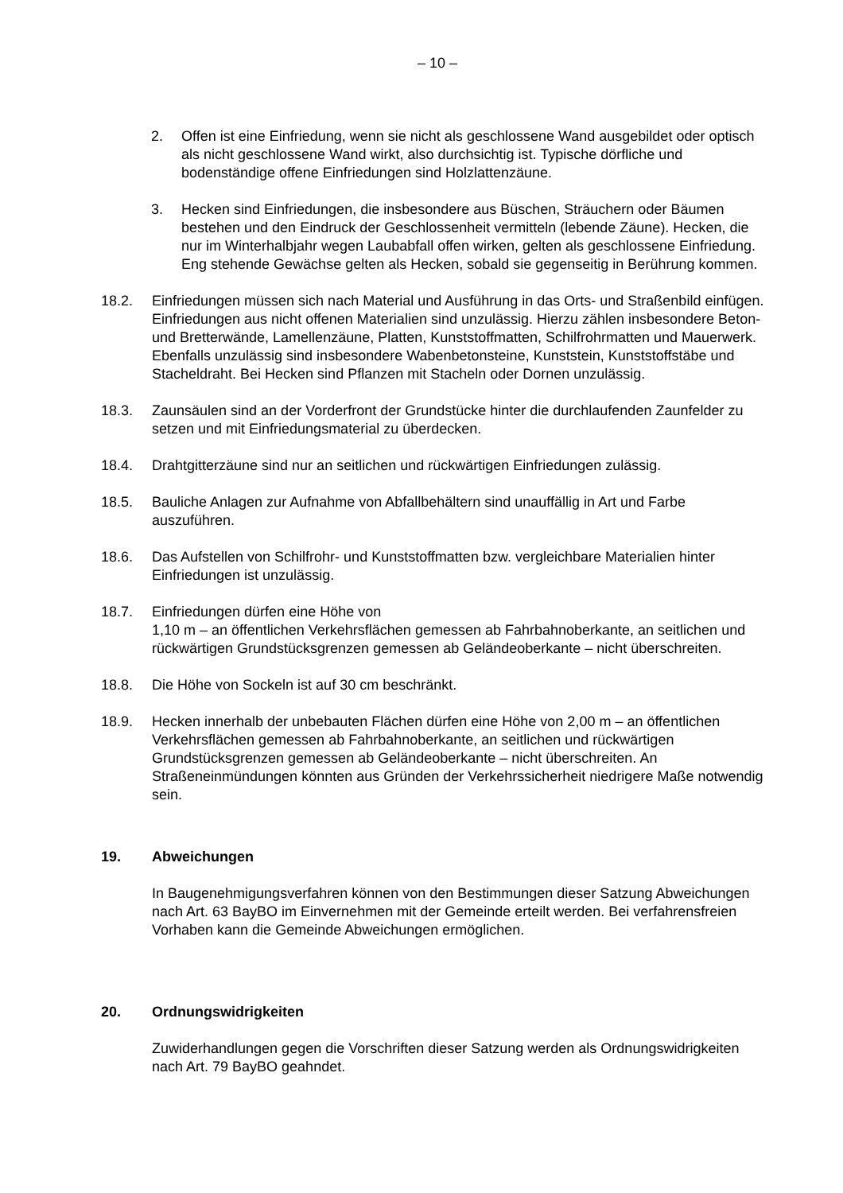– 10 –
2. Offen ist eine Einfriedung, wenn sie nicht als geschlossene Wand ausgebildet oder optisch als nicht geschlossene Wand wirkt, also durchsichtig ist. Typische dörfliche und bodenständige offene Einfriedungen sind Holzlattenzäune.
3. Hecken sind Einfriedungen, die insbesondere aus Büschen, Sträuchern oder Bäumen bestehen und den Eindruck der Geschlossenheit vermitteln (lebende Zäune). Hecken, die nur im Winterhalbjahr wegen Laubabfall offen wirken, gelten als geschlossene Einfriedung. Eng stehende Gewächse gelten als Hecken, sobald sie gegenseitig in Berührung kommen.
18.2. Einfriedungen müssen sich nach Material und Ausführung in das Orts- und Straßenbild einfügen. Einfriedungen aus nicht offenen Materialien sind unzulässig. Hierzu zählen insbesondere Beton- und Bretterwände, Lamellenzäune, Platten, Kunststoffmatten, Schilfrohrmatten und Mauerwerk. Ebenfalls unzulässig sind insbesondere Wabenbetonsteine, Kunststein, Kunststoffstäbe und Stacheldraht. Bei Hecken sind Pflanzen mit Stacheln oder Dornen unzulässig.
18.3. Zaunsäulen sind an der Vorderfront der Grundstücke hinter die durchlaufenden Zaunfelder zu setzen und mit Einfriedungsmaterial zu überdecken.
18.4. Drahtgitterzäune sind nur an seitlichen und rückwärtigen Einfriedungen zulässig.
18.5. Bauliche Anlagen zur Aufnahme von Abfallbehältern sind unauffällig in Art und Farbe auszuführen.
18.6. Das Aufstellen von Schilfrohr- und Kunststoffmatten bzw. vergleichbare Materialien hinter Einfriedungen ist unzulässig.
18.7. Einfriedungen dürfen eine Höhe von
1,10 m – an öffentlichen Verkehrsflächen gemessen ab Fahrbahnoberkante, an seitlichen und rückwärtigen Grundstücksgrenzen gemessen ab Geländeoberkante – nicht überschreiten.
18.8. Die Höhe von Sockeln ist auf 30 cm beschränkt.
18.9. Hecken innerhalb der unbebauten Flächen dürfen eine Höhe von 2,00 m – an öffentlichen Verkehrsflächen gemessen ab Fahrbahnoberkante, an seitlichen und rückwärtigen Grundstücksgrenzen gemessen ab Geländeoberkante – nicht überschreiten. An Straßeneinmündungen könnten aus Gründen der Verkehrssicherheit niedrigere Maße notwendig sein.
19. Abweichungen
In Baugenehmigungsverfahren können von den Bestimmungen dieser Satzung Abweichungen nach Art. 63 BayBO im Einvernehmen mit der Gemeinde erteilt werden. Bei verfahrensfreien Vorhaben kann die Gemeinde Abweichungen ermöglichen.
20. Ordnungswidrigkeiten
Zuwiderhandlungen gegen die Vorschriften dieser Satzung werden als Ordnungswidrigkeiten nach Art. 79 BayBO geahndet.